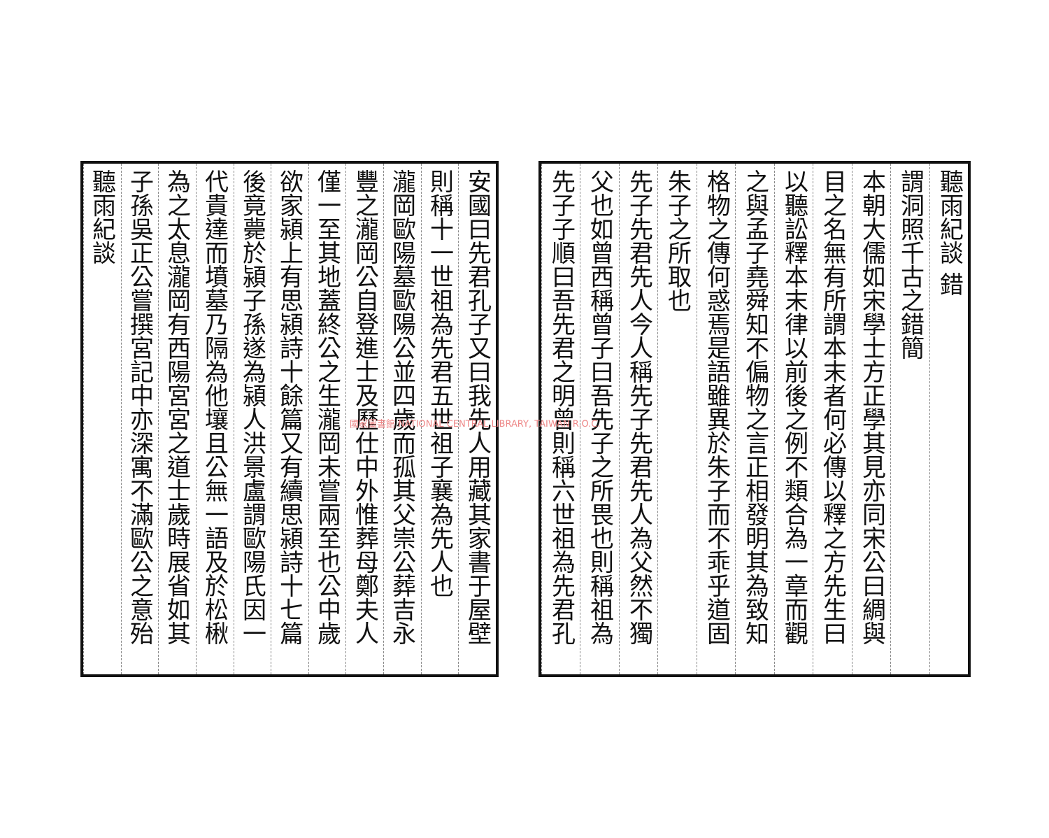聽雨紀談 錯
謂洞照千古之錯簡
本朝大儒如宋學士方正學其見亦同宋公曰綢與
目之名無有所謂本末者何必傳以釋之方先生曰
以聽訟釋本末律以前後之例不類合為一章而觀
之與孟子堯舜知不偏物之言正相發明其為致知
格物之傳何惑焉是語雖異於朱子而不乖乎道固
朱子之所取也
先子先君先人今人稱先子先君先人為父然不獨
父也如曾西稱曾子曰吾先子之所畏也則稱祖為
先子子順曰吾先君之明曾則稱六世祖為先君孔
安國曰先君孔子又曰我先人用藏其家書于屋壁
則稱十一世祖為先君五世祖子襄為先人也
瀧岡歐陽墓歐陽公並四歲而孤其父崇公葬吉永
豐之瀧岡公自登進士及歷仕中外惟葬母鄭夫人
僅一至其地蓋終公之生瀧岡未嘗兩至也公中歲
欲家潁上有思潁詩十餘篇又有續思潁詩十七篇
後竟薨於潁子孫遂為潁人洪景盧謂歐陽氏因一
代貴達而墳墓乃隔為他壤且公無一語及於松楸
為之太息瀧岡有西陽宮宮之道士歲時展省如其
子孫吳正公嘗撰宮記中亦深寓不滿歐公之意殆
聽雨紀談
國家圖書館 NATIONAL CENTRAL LIBRARY, TAIWAN R.O.C.